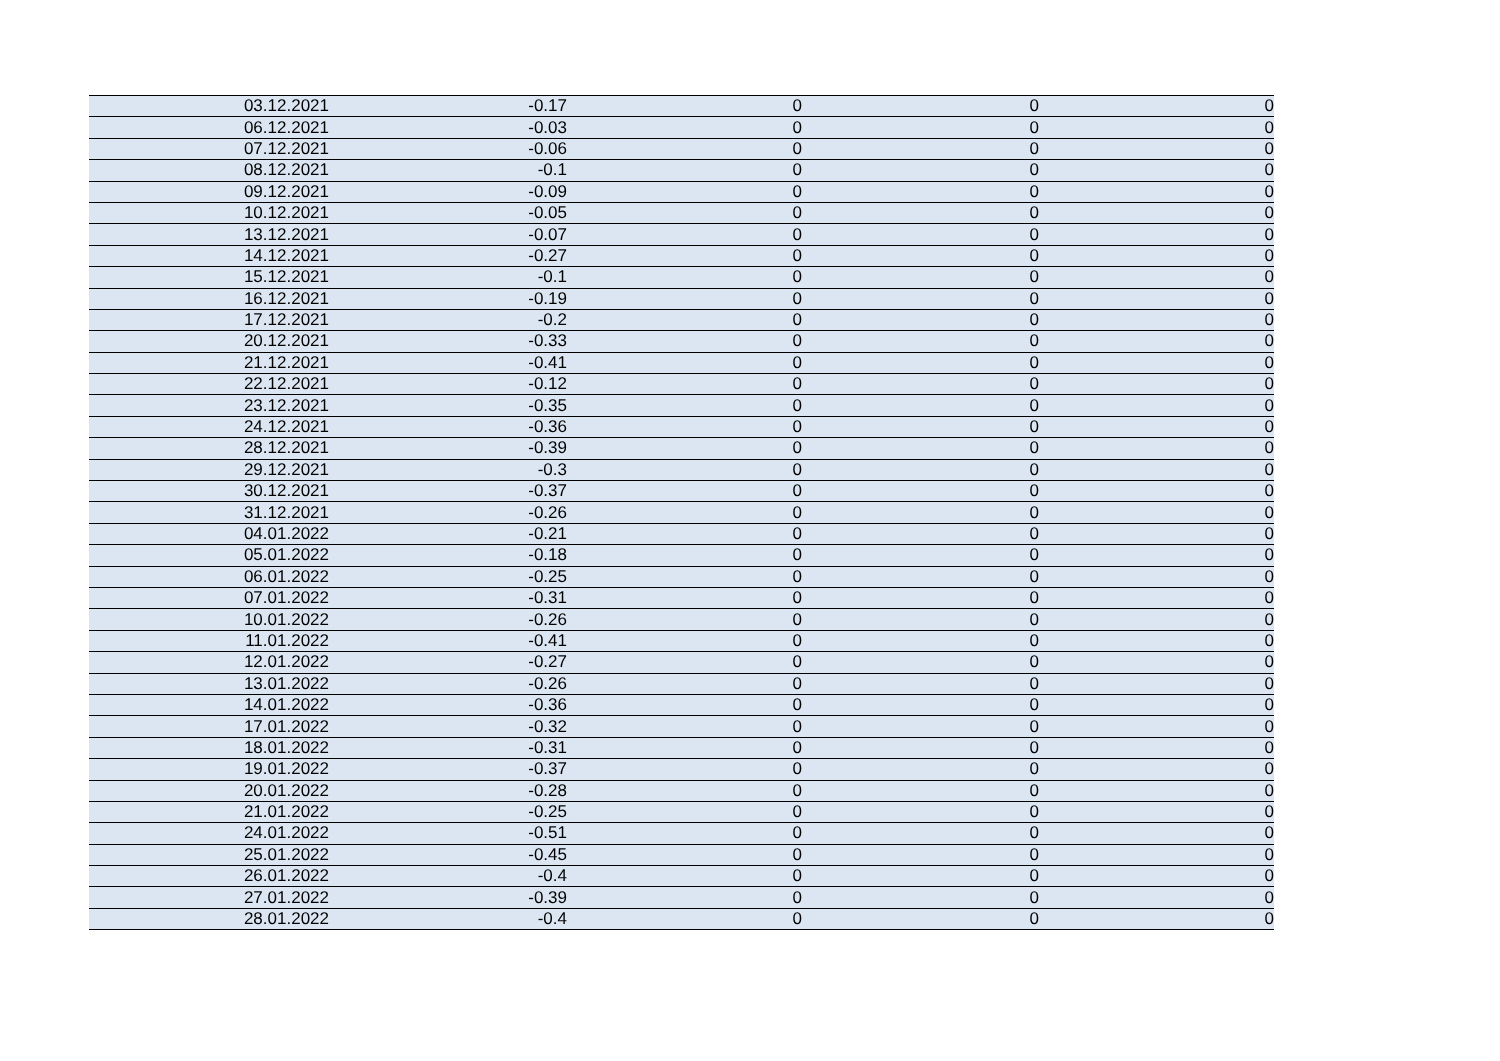| 03.12.2021 | -0.17 | 0 | 0 | 0 |
| 06.12.2021 | -0.03 | 0 | 0 | 0 |
| 07.12.2021 | -0.06 | 0 | 0 | 0 |
| 08.12.2021 | -0.1 | 0 | 0 | 0 |
| 09.12.2021 | -0.09 | 0 | 0 | 0 |
| 10.12.2021 | -0.05 | 0 | 0 | 0 |
| 13.12.2021 | -0.07 | 0 | 0 | 0 |
| 14.12.2021 | -0.27 | 0 | 0 | 0 |
| 15.12.2021 | -0.1 | 0 | 0 | 0 |
| 16.12.2021 | -0.19 | 0 | 0 | 0 |
| 17.12.2021 | -0.2 | 0 | 0 | 0 |
| 20.12.2021 | -0.33 | 0 | 0 | 0 |
| 21.12.2021 | -0.41 | 0 | 0 | 0 |
| 22.12.2021 | -0.12 | 0 | 0 | 0 |
| 23.12.2021 | -0.35 | 0 | 0 | 0 |
| 24.12.2021 | -0.36 | 0 | 0 | 0 |
| 28.12.2021 | -0.39 | 0 | 0 | 0 |
| 29.12.2021 | -0.3 | 0 | 0 | 0 |
| 30.12.2021 | -0.37 | 0 | 0 | 0 |
| 31.12.2021 | -0.26 | 0 | 0 | 0 |
| 04.01.2022 | -0.21 | 0 | 0 | 0 |
| 05.01.2022 | -0.18 | 0 | 0 | 0 |
| 06.01.2022 | -0.25 | 0 | 0 | 0 |
| 07.01.2022 | -0.31 | 0 | 0 | 0 |
| 10.01.2022 | -0.26 | 0 | 0 | 0 |
| 11.01.2022 | -0.41 | 0 | 0 | 0 |
| 12.01.2022 | -0.27 | 0 | 0 | 0 |
| 13.01.2022 | -0.26 | 0 | 0 | 0 |
| 14.01.2022 | -0.36 | 0 | 0 | 0 |
| 17.01.2022 | -0.32 | 0 | 0 | 0 |
| 18.01.2022 | -0.31 | 0 | 0 | 0 |
| 19.01.2022 | -0.37 | 0 | 0 | 0 |
| 20.01.2022 | -0.28 | 0 | 0 | 0 |
| 21.01.2022 | -0.25 | 0 | 0 | 0 |
| 24.01.2022 | -0.51 | 0 | 0 | 0 |
| 25.01.2022 | -0.45 | 0 | 0 | 0 |
| 26.01.2022 | -0.4 | 0 | 0 | 0 |
| 27.01.2022 | -0.39 | 0 | 0 | 0 |
| 28.01.2022 | -0.4 | 0 | 0 | 0 |